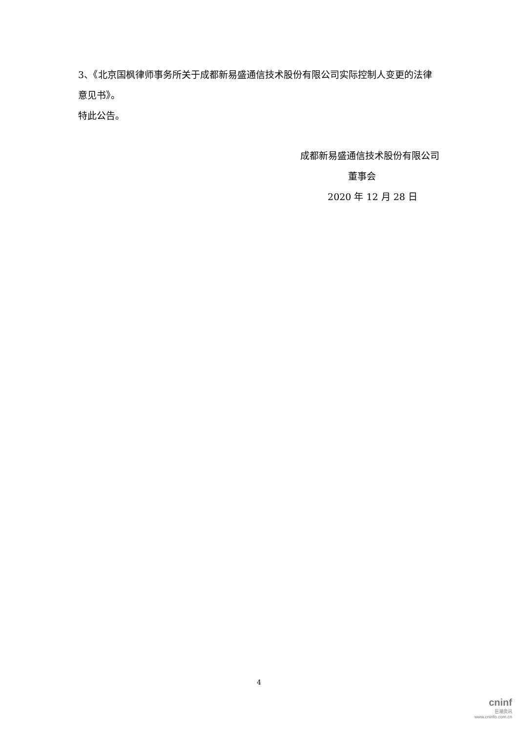3、《北京国枫律师事务所关于成都新易盛通信技术股份有限公司实际控制人变更的法律意见书》。
特此公告。
成都新易盛通信技术股份有限公司
董事会
2020 年 12 月 28 日
4
cninf
巨潮资讯
www.cninfo.com.cn